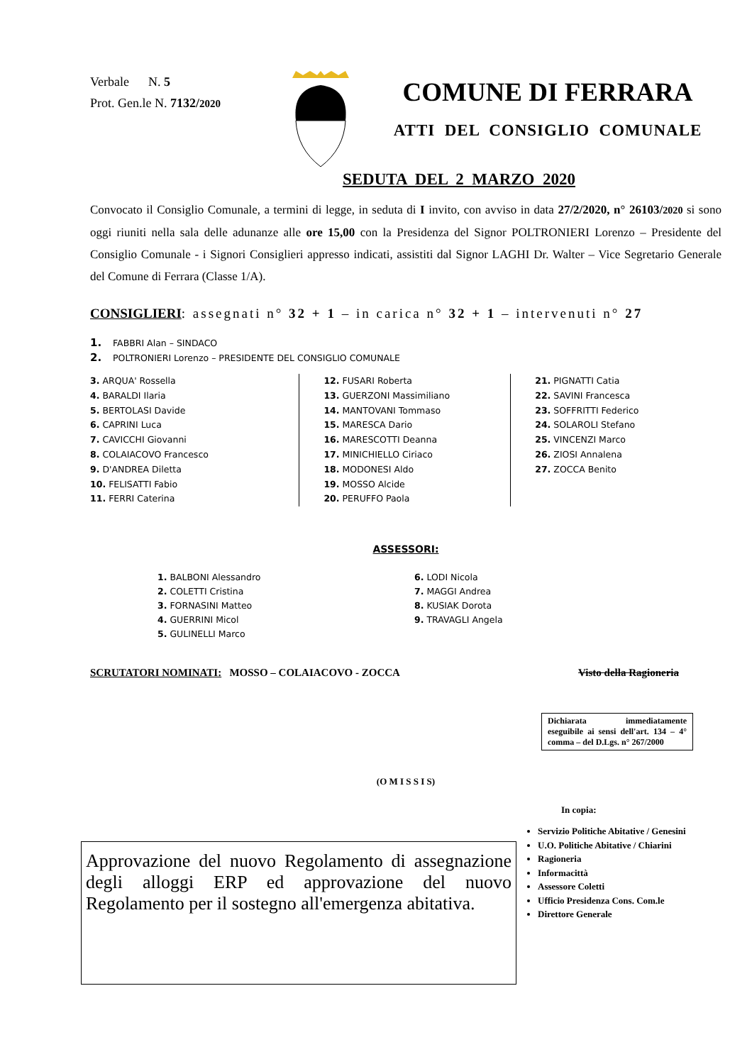Verbale N. 5
Prot. Gen.le N. 7132/2020
COMUNE DI FERRARA
ATTI DEL CONSIGLIO COMUNALE
SEDUTA DEL 2 MARZO 2020
Convocato il Consiglio Comunale, a termini di legge, in seduta di I invito, con avviso in data 27/2/2020, n° 26103/2020 si sono oggi riuniti nella sala delle adunanze alle ore 15,00 con la Presidenza del Signor POLTRONIERI Lorenzo – Presidente del Consiglio Comunale - i Signori Consiglieri appresso indicati, assistiti dal Signor LAGHI Dr. Walter – Vice Segretario Generale del Comune di Ferrara (Classe 1/A).
CONSIGLIERI: assegnati n° 32 + 1 – in carica n° 32 + 1 – intervenuti n° 27
1. FABBRI Alan – SINDACO
2. POLTRONIERI Lorenzo – PRESIDENTE DEL CONSIGLIO COMUNALE
3. ARQUA' Rossella
4. BARALDI Ilaria
5. BERTOLASI Davide
6. CAPRINI Luca
7. CAVICCHI Giovanni
8. COLAIACOVO Francesco
9. D'ANDREA Diletta
10. FELISATTI Fabio
11. FERRI Caterina
12. FUSARI Roberta
13. GUERZONI Massimiliano
14. MANTOVANI Tommaso
15. MARESCA Dario
16. MARESCOTTI Deanna
17. MINICHIELLO Ciriaco
18. MODONESI Aldo
19. MOSSO Alcide
20. PERUFFO Paola
21. PIGNATTI Catia
22. SAVINI Francesca
23. SOFFRITTI Federico
24. SOLAROLI Stefano
25. VINCENZI Marco
26. ZIOSI Annalena
27. ZOCCA Benito
ASSESSORI:
1. BALBONI Alessandro
2. COLETTI Cristina
3. FORNASINI Matteo
4. GUERRINI Micol
5. GULINELLI Marco
6. LODI Nicola
7. MAGGI Andrea
8. KUSIAK Dorota
9. TRAVAGLI Angela
SCRUTATORI NOMINATI: MOSSO – COLAIACOVO - ZOCCA Visto della Ragioneria
Dichiarata immediatamente eseguibile ai sensi dell'art. 134 – 4° comma – del D.Lgs. n° 267/2000
(O M I S S I S)
Approvazione del nuovo Regolamento di assegnazione degli alloggi ERP ed approvazione del nuovo Regolamento per il sostegno all'emergenza abitativa.
In copia:
Servizio Politiche Abitative / Genesini
U.O. Politiche Abitative / Chiarini
Ragioneria
Informacittà
Assessore Coletti
Ufficio Presidenza Cons. Com.le
Direttore Generale